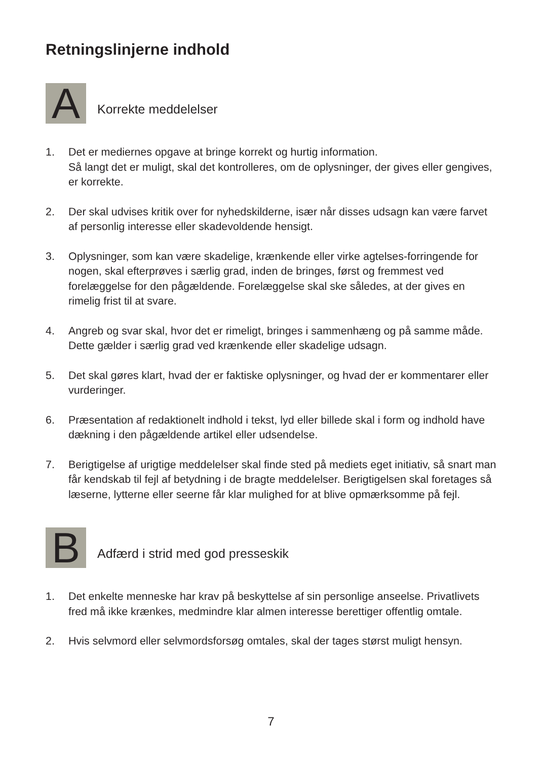Retningslinjerne indhold
A
Korrekte meddelelser
1. Det er mediernes opgave at bringe korrekt og hurtig information.
Så langt det er muligt, skal det kontrolleres, om de oplysninger, der gives eller gengives, er korrekte.
2. Der skal udvises kritik over for nyhedskilderne, især når disses udsagn kan være farvet af personlig interesse eller skadevoldende hensigt.
3. Oplysninger, som kan være skadelige, krænkende eller virke agtelses-forringende for nogen, skal efterprøves i særlig grad, inden de bringes, først og fremmest ved forelæggelse for den pågældende. Forelæggelse skal ske således, at der gives en rimelig frist til at svare.
4. Angreb og svar skal, hvor det er rimeligt, bringes i sammenhæng og på samme måde. Dette gælder i særlig grad ved krænkende eller skadelige udsagn.
5. Det skal gøres klart, hvad der er faktiske oplysninger, og hvad der er kommentarer eller vurderinger.
6. Præsentation af redaktionelt indhold i tekst, lyd eller billede skal i form og indhold have dækning i den pågældende artikel eller udsendelse.
7. Berigtigelse af urigtige meddelelser skal finde sted på mediets eget initiativ, så snart man får kendskab til fejl af betydning i de bragte meddelelser. Berigtigelsen skal foretages så læserne, lytterne eller seerne får klar mulighed for at blive opmærksomme på fejl.
B
Adfærd i strid med god presseskik
1. Det enkelte menneske har krav på beskyttelse af sin personlige anseelse. Privatlivets fred må ikke krænkes, medmindre klar almen interesse berettiger offentlig omtale.
2. Hvis selvmord eller selvmordsforsøg omtales, skal der tages størst muligt hensyn.
7